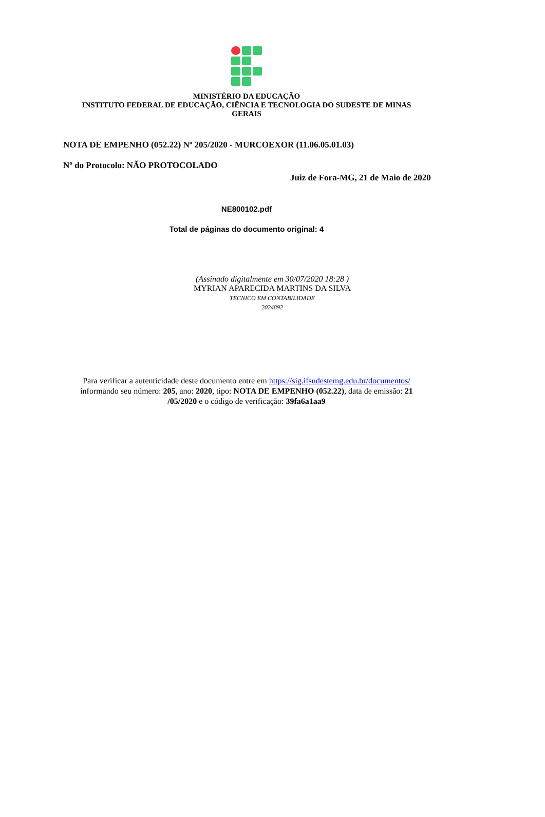MINISTÉRIO DA EDUCAÇÃO
INSTITUTO FEDERAL DE EDUCAÇÃO, CIÊNCIA E TECNOLOGIA DO SUDESTE DE MINAS
GERAIS
NOTA DE EMPENHO (052.22) Nº 205/2020 - MURCOEXOR (11.06.05.01.03)
Nº do Protocolo: NÃO PROTOCOLADO
Juiz de Fora-MG, 21 de Maio de 2020
NE800102.pdf
Total de páginas do documento original: 4
(Assinado digitalmente em 30/07/2020 18:28 )
MYRIAN APARECIDA MARTINS DA SILVA
TECNICO EM CONTABILIDADE
2024892
Para verificar a autenticidade deste documento entre em https://sig.ifsudestemg.edu.br/documentos/
informando seu número: 205, ano: 2020, tipo: NOTA DE EMPENHO (052.22), data de emissão: 21
/05/2020 e o código de verificação: 39fa6a1aa9